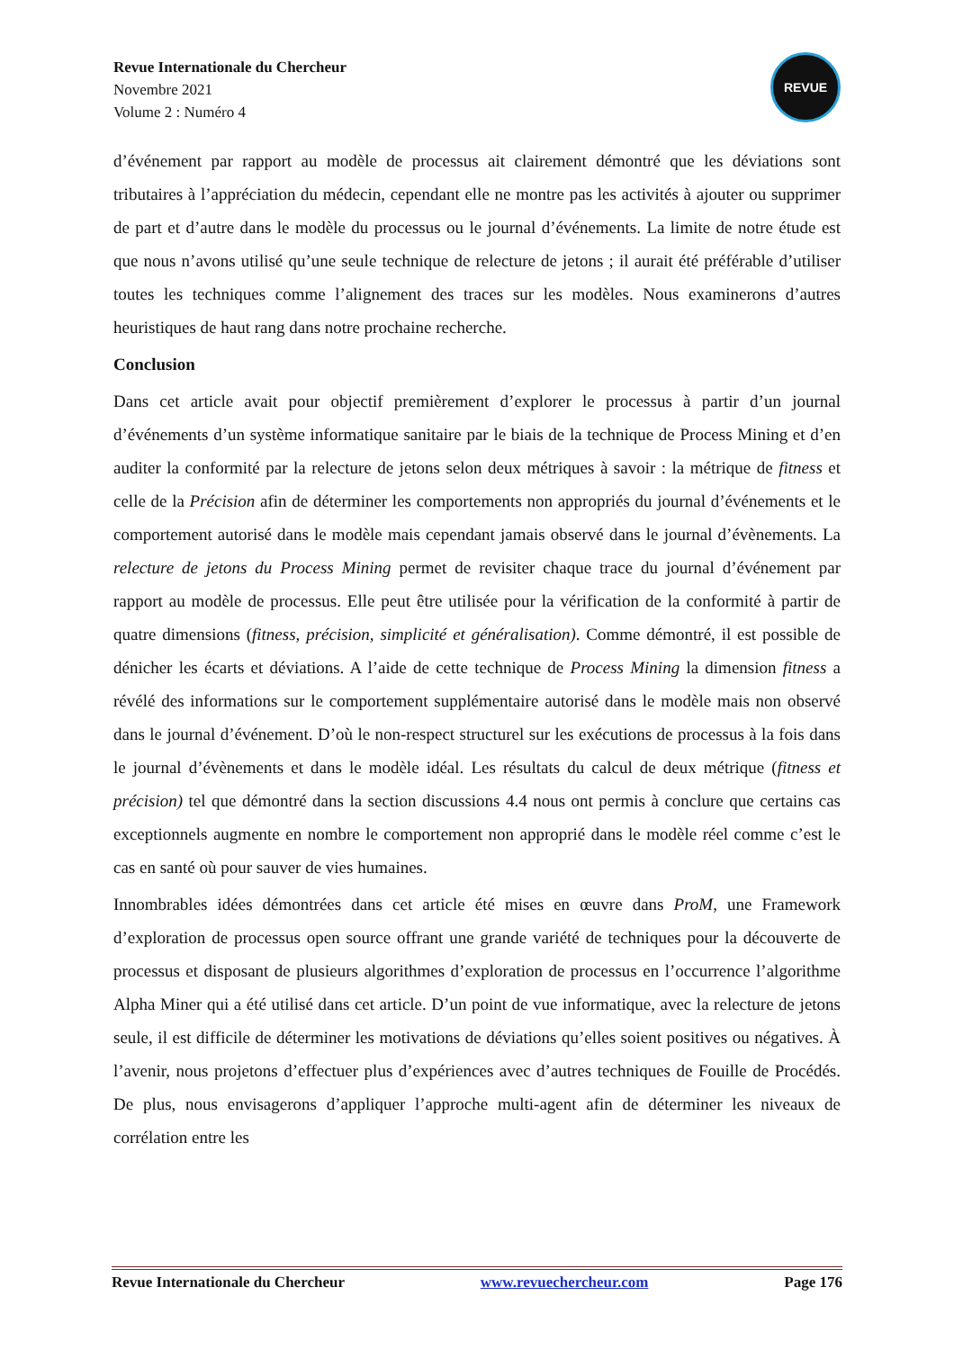Revue Internationale du Chercheur
Novembre 2021
Volume 2 : Numéro 4
REVUE
d’événement par rapport au modèle de processus ait clairement démontré que les déviations sont tributaires à l’appréciation du médecin, cependant elle ne montre pas les activités à ajouter ou supprimer de part et d’autre dans le modèle du processus ou le journal d’événements. La limite de notre étude est que nous n’avons utilisé qu’une seule technique de relecture de jetons ; il aurait été préférable d’utiliser toutes les techniques comme l’alignement des traces sur les modèles. Nous examinerons d’autres heuristiques de haut rang dans notre prochaine recherche.
Conclusion
Dans cet article avait pour objectif premièrement d’explorer le processus à partir d’un journal d’événements d’un système informatique sanitaire par le biais de la technique de Process Mining et d’en auditer la conformité par la relecture de jetons selon deux métriques à savoir : la métrique de fitness et celle de la Précision afin de déterminer les comportements non appropriés du journal d’événements et le comportement autorisé dans le modèle mais cependant jamais observé dans le journal d’évènements. La relecture de jetons du Process Mining permet de revisiter chaque trace du journal d’événement par rapport au modèle de processus. Elle peut être utilisée pour la vérification de la conformité à partir de quatre dimensions (fitness, précision, simplicité et généralisation). Comme démontré, il est possible de dénicher les écarts et déviations. A l’aide de cette technique de Process Mining la dimension fitness a révélé des informations sur le comportement supplémentaire autorisé dans le modèle mais non observé dans le journal d’événement. D’où le non-respect structurel sur les exécutions de processus à la fois dans le journal d’évènements et dans le modèle idéal. Les résultats du calcul de deux métrique (fitness et précision) tel que démontré dans la section discussions 4.4 nous ont permis à conclure que certains cas exceptionnels augmente en nombre le comportement non approprié dans le modèle réel comme c’est le cas en santé où pour sauver de vies humaines.
Innombrables idées démontrées dans cet article été mises en œuvre dans ProM, une Framework d’exploration de processus open source offrant une grande variété de techniques pour la découverte de processus et disposant de plusieurs algorithmes d’exploration de processus en l’occurrence l’algorithme Alpha Miner qui a été utilisé dans cet article. D’un point de vue informatique, avec la relecture de jetons seule, il est difficile de déterminer les motivations de déviations qu’elles soient positives ou négatives. À l’avenir, nous projetons d’effectuer plus d’expériences avec d’autres techniques de Fouille de Procédés. De plus, nous envisagerons d’appliquer l’approche multi-agent afin de déterminer les niveaux de corrélation entre les
Revue Internationale du Chercheur www.revuechercheur.com Page 176